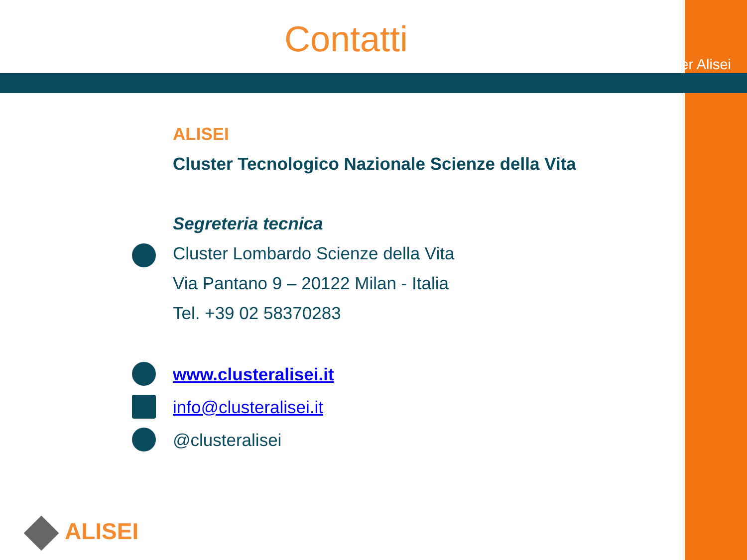Contatti
Cluster Alisei
ALISEI
Cluster Tecnologico Nazionale Scienze della Vita
Segreteria tecnica
Cluster Lombardo Scienze della Vita
Via Pantano 9 – 20122 Milan - Italia
Tel. +39 02 58370283
www.clusteralisei.it
info@clusteralisei.it
@clusteralisei
ALISEI